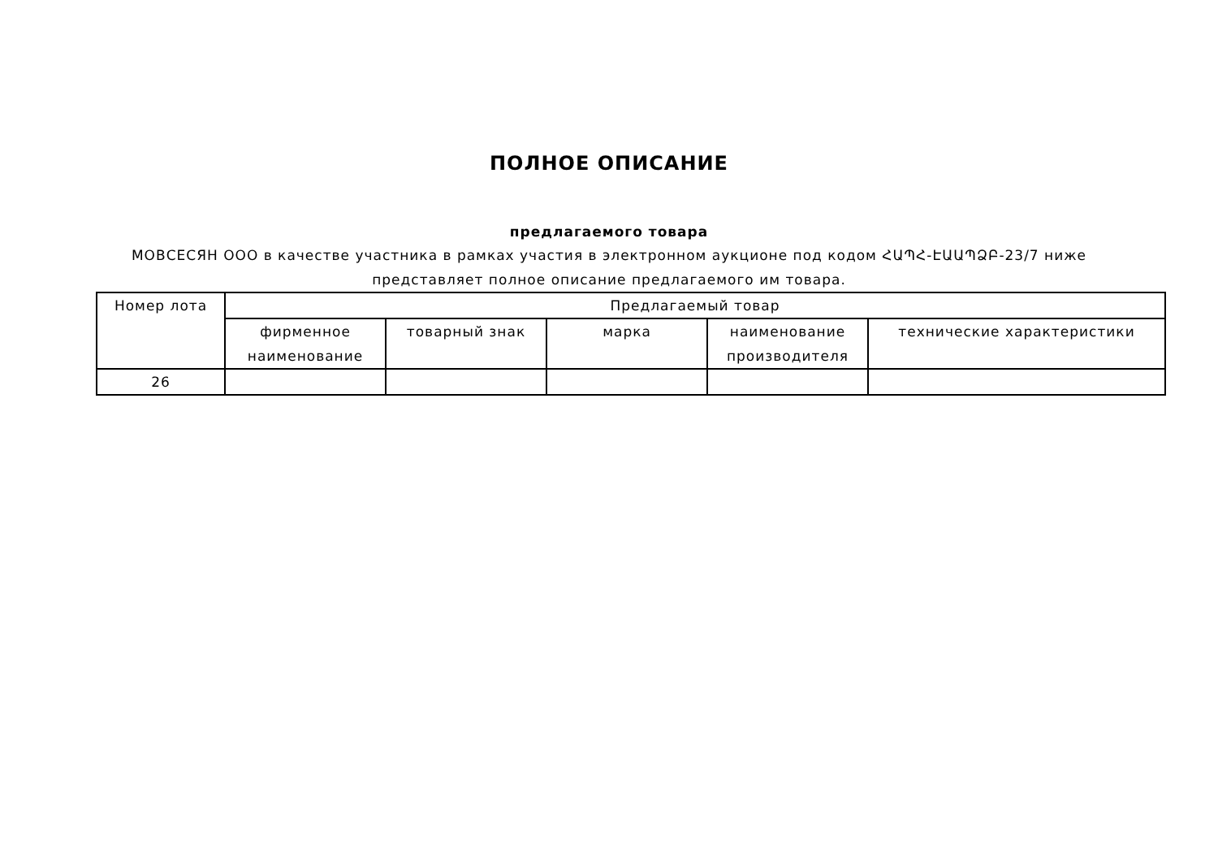ПОЛНОЕ ОПИСАНИЕ
предлагаемого товара
МОВСЕСЯН ООО в качестве участника в рамках участия в электронном аукционе под кодом ՀԱՊՀ-ԷԱԱՊՁԲ-23/7 ниже представляет полное описание предлагаемого им товара.
| Номер лота | Предлагаемый товар | | | | |
| --- | --- | --- | --- | --- | --- |
| | фирменное наименование | товарный знак | марка | наименование производителя | технические характеристики |
| 26 | | | | | |